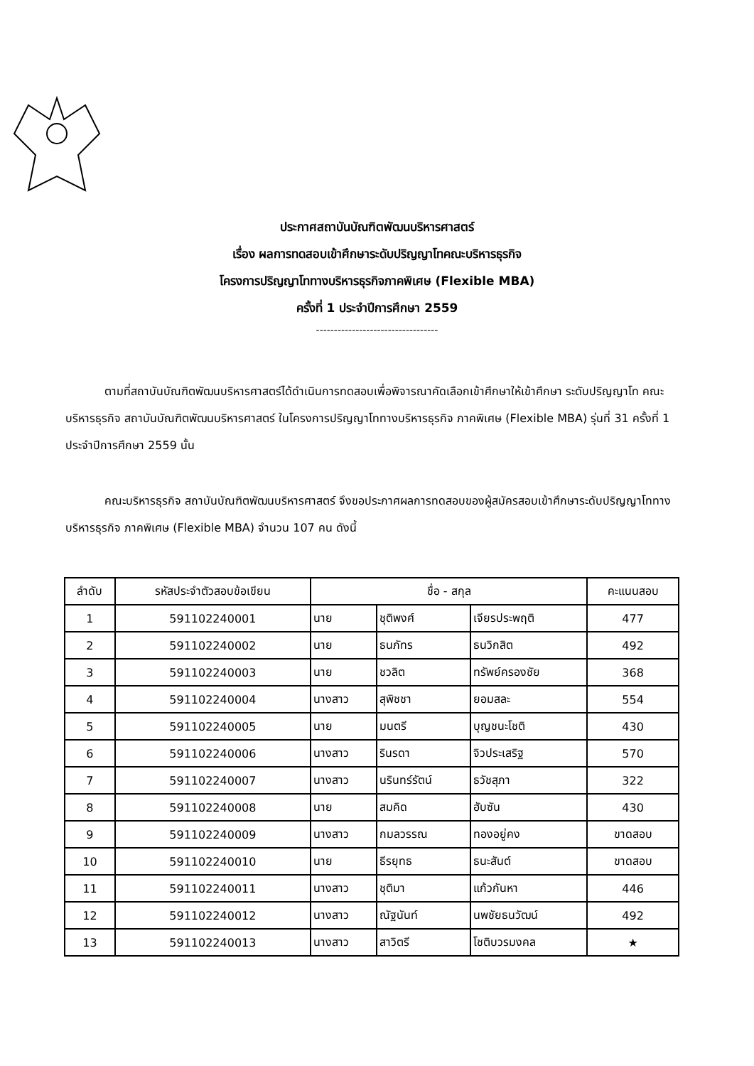ประกาศสถาบันบัณฑิตพัฒนบริหารศาสตร์
เรื่อง ผลการทดสอบเข้าศึกษาระดับปริญญาโทคณะบริหารธุรกิจ
โครงการปริญญาโททางบริหารธุรกิจภาคพิเศษ (Flexible MBA)
ครั้งที่ 1 ประจำปีการศึกษา 2559
----------------------------------
ตามที่สถาบันบัณฑิตพัฒนบริหารศาสตร์ได้ดำเนินการทดสอบเพื่อพิจารณาคัดเลือกเข้าศึกษาให้เข้าศึกษา ระดับปริญญาโท คณะบริหารธุรกิจ สถาบันบัณฑิตพัฒนบริหารศาสตร์ ในโครงการปริญญาโททางบริหารธุรกิจ ภาคพิเศษ (Flexible MBA) รุ่นที่ 31 ครั้งที่ 1 ประจำปีการศึกษา 2559 นั้น
คณะบริหารธุรกิจ สถาบันบัณฑิตพัฒนบริหารศาสตร์ จึงขอประกาศผลการทดสอบของผู้สมัครสอบเข้าศึกษาระดับปริญญาโททางบริหารธุรกิจ ภาคพิเศษ (Flexible MBA) จำนวน 107 คน ดังนี้
| ลำดับ | รหัสประจำตัวสอบข้อเขียน | ชื่อ - สกุล | | | คะแนนสอบ |
| --- | --- | --- | --- | --- | --- |
| 1 | 591102240001 | นาย | ชุติพงศ์ | เจียรประพฤติ | 477 |
| 2 | 591102240002 | นาย | ธนภัทร | ธนวิกสิต | 492 |
| 3 | 591102240003 | นาย | ชวลิต | ทรัพย์ครองชัย | 368 |
| 4 | 591102240004 | นางสาว | สุพิชชา | ยอมสละ | 554 |
| 5 | 591102240005 | นาย | มนตรี | บุญชนะโชติ | 430 |
| 6 | 591102240006 | นางสาว | รินรดา | จิวประเสริฐ | 570 |
| 7 | 591102240007 | นางสาว | นรินทร์รัตน์ | ธวัชสุภา | 322 |
| 8 | 591102240008 | นาย | สมคิด | ฮับซัน | 430 |
| 9 | 591102240009 | นางสาว | กมลวรรณ | ทองอยู่คง | ขาดสอบ |
| 10 | 591102240010 | นาย | ธีรยุทธ | ธนะสันต์ | ขาดสอบ |
| 11 | 591102240011 | นางสาว | ชุติมา | แก้วกันหา | 446 |
| 12 | 591102240012 | นางสาว | ณัฐนันท์ | นพชัยธนวัฒน์ | 492 |
| 13 | 591102240013 | นางสาว | สาวิตรี | โชติบวรมงคล | ★ |